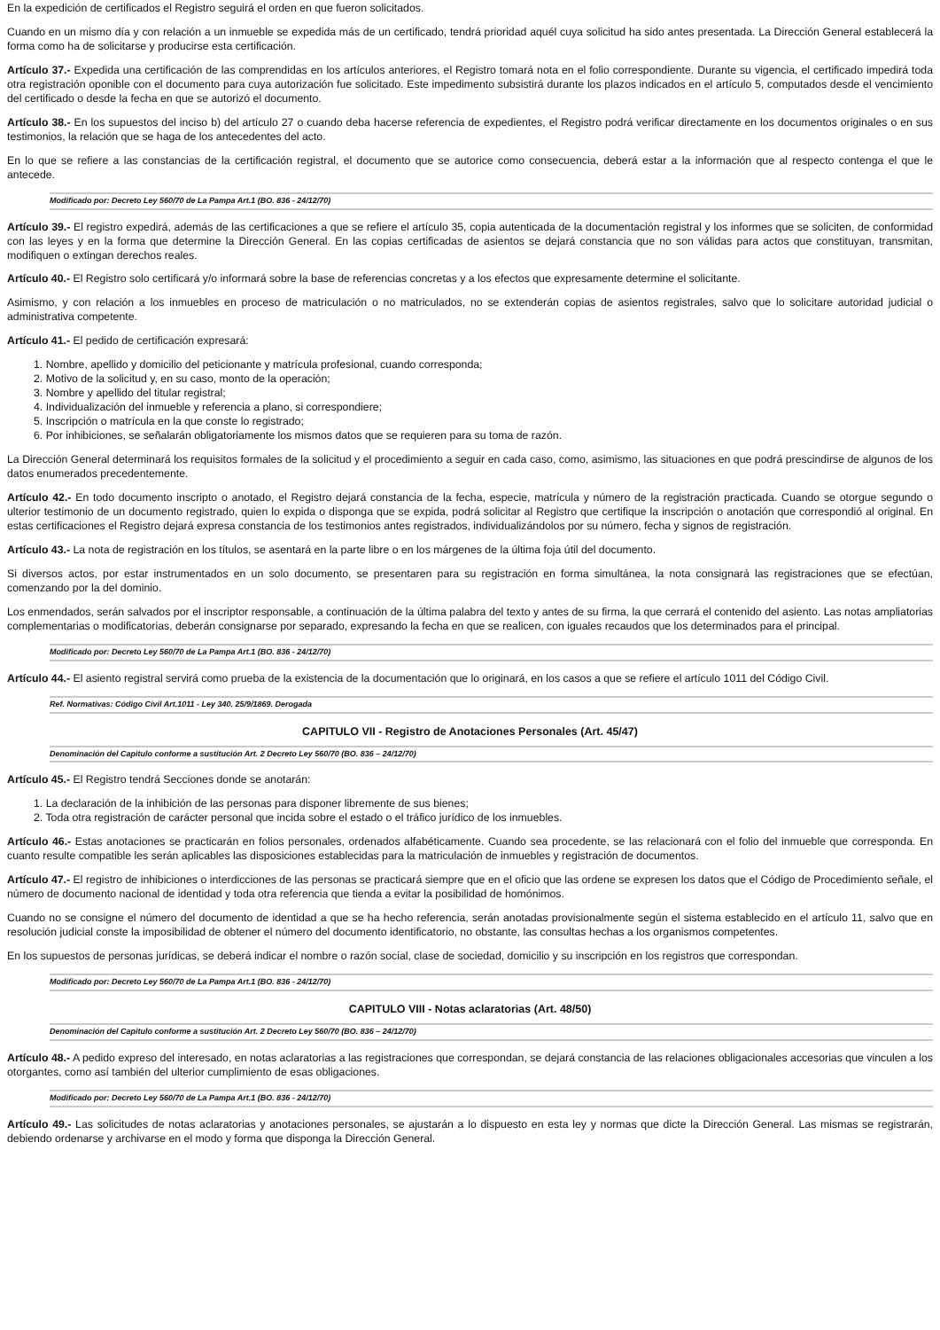En la expedición de certificados el Registro seguirá el orden en que fueron solicitados.
Cuando en un mismo día y con relación a un inmueble se expedida más de un certificado, tendrá prioridad aquél cuya solicitud ha sido antes presentada. La Dirección General establecerá la forma como ha de solicitarse y producirse esta certificación.
Artículo 37.- Expedida una certificación de las comprendidas en los artículos anteriores, el Registro tomará nota en el folio correspondiente. Durante su vigencia, el certificado impedirá toda otra registración oponible con el documento para cuya autorización fue solicitado. Este impedimento subsistirá durante los plazos indicados en el artículo 5, computados desde el vencimiento del certificado o desde la fecha en que se autorizó el documento.
Artículo 38.- En los supuestos del inciso b) del artículo 27 o cuando deba hacerse referencia de expedientes, el Registro podrá verificar directamente en los documentos originales o en sus testimonios, la relación que se haga de los antecedentes del acto.
En lo que se refiere a las constancias de la certificación registral, el documento que se autorice como consecuencia, deberá estar a la información que al respecto contenga el que le antecede.
Modificado por: Decreto Ley 560/70 de La Pampa Art.1 (BO. 836 - 24/12/70)
Artículo 39.- El registro expedirá, además de las certificaciones a que se refiere el artículo 35, copia autenticada de la documentación registral y los informes que se soliciten, de conformidad con las leyes y en la forma que determine la Dirección General. En las copias certificadas de asientos se dejará constancia que no son válidas para actos que constituyan, transmitan, modifiquen o extingan derechos reales.
Artículo 40.- El Registro solo certificará y/o informará sobre la base de referencias concretas y a los efectos que expresamente determine el solicitante.
Asimismo, y con relación a los inmuebles en proceso de matriculación o no matriculados, no se extenderán copias de asientos registrales, salvo que lo solicitare autoridad judicial o administrativa competente.
Artículo 41.- El pedido de certificación expresará:
1. Nombre, apellido y domicilio del peticionante y matrícula profesional, cuando corresponda;
2. Motivo de la solicitud y, en su caso, monto de la operación;
3. Nombre y apellido del titular registral;
4. Individualización del inmueble y referencia a plano, si correspondiere;
5. Inscripción o matrícula en la que conste lo registrado;
6. Por inhibiciones, se señalarán obligatoriamente los mismos datos que se requieren para su toma de razón.
La Dirección General determinará los requisitos formales de la solicitud y el procedimiento a seguir en cada caso, como, asimismo, las situaciones en que podrá prescindirse de algunos de los datos enumerados precedentemente.
Artículo 42.- En todo documento inscripto o anotado, el Registro dejará constancia de la fecha, especie, matrícula y número de la registración practicada. Cuando se otorgue segundo o ulterior testimonio de un documento registrado, quien lo expida o disponga que se expida, podrá solicitar al Registro que certifique la inscripción o anotación que correspondió al original. En estas certificaciones el Registro dejará expresa constancia de los testimonios antes registrados, individualizándolos por su número, fecha y signos de registración.
Artículo 43.- La nota de registración en los títulos, se asentará en la parte libre o en los márgenes de la última foja útil del documento.
Si diversos actos, por estar instrumentados en un solo documento, se presentaren para su registración en forma simultánea, la nota consignará las registraciones que se efectúan, comenzando por la del dominio.
Los enmendados, serán salvados por el inscriptor responsable, a continuación de la última palabra del texto y antes de su firma, la que cerrará el contenido del asiento. Las notas ampliatorias complementarias o modificatorias, deberán consignarse por separado, expresando la fecha en que se realicen, con iguales recaudos que los determinados para el principal.
Modificado por: Decreto Ley 560/70 de La Pampa Art.1 (BO. 836 - 24/12/70)
Artículo 44.- El asiento registral servirá como prueba de la existencia de la documentación que lo originará, en los casos a que se refiere el artículo 1011 del Código Civil.
Ref. Normativas: Código Civil Art.1011 - Ley 340. 25/9/1869. Derogada
CAPITULO VII - Registro de Anotaciones Personales (Art. 45/47)
Denominación del Capitulo conforme a sustitución Art. 2 Decreto Ley 560/70 (BO. 836 – 24/12/70)
Artículo 45.- El Registro tendrá Secciones donde se anotarán:
1. La declaración de la inhibición de las personas para disponer libremente de sus bienes;
2. Toda otra registración de carácter personal que incida sobre el estado o el tráfico jurídico de los inmuebles.
Artículo 46.- Estas anotaciones se practicarán en folios personales, ordenados alfabéticamente. Cuando sea procedente, se las relacionará con el folio del inmueble que corresponda. En cuanto resulte compatible les serán aplicables las disposiciones establecidas para la matriculación de inmuebles y registración de documentos.
Artículo 47.- El registro de inhibiciones o interdicciones de las personas se practicará siempre que en el oficio que las ordene se expresen los datos que el Código de Procedimiento señale, el número de documento nacional de identidad y toda otra referencia que tienda a evitar la posibilidad de homónimos.
Cuando no se consigne el número del documento de identidad a que se ha hecho referencia, serán anotadas provisionalmente según el sistema establecido en el artículo 11, salvo que en resolución judicial conste la imposibilidad de obtener el número del documento identificatorio, no obstante, las consultas hechas a los organismos competentes.
En los supuestos de personas jurídicas, se deberá indicar el nombre o razón social, clase de sociedad, domicilio y su inscripción en los registros que correspondan.
Modificado por: Decreto Ley 560/70 de La Pampa Art.1 (BO. 836 - 24/12/70)
CAPITULO VIII - Notas aclaratorias (Art. 48/50)
Denominación del Capitulo conforme a sustitución Art. 2 Decreto Ley 560/70 (BO. 836 – 24/12/70)
Artículo 48.- A pedido expreso del interesado, en notas aclaratorias a las registraciones que correspondan, se dejará constancia de las relaciones obligacionales accesorias que vinculen a los otorgantes, como así también del ulterior cumplimiento de esas obligaciones.
Modificado por: Decreto Ley 560/70 de La Pampa Art.1 (BO. 836 - 24/12/70)
Artículo 49.- Las solicitudes de notas aclaratorias y anotaciones personales, se ajustarán a lo dispuesto en esta ley y normas que dicte la Dirección General. Las mismas se registrarán, debiendo ordenarse y archivarse en el modo y forma que disponga la Dirección General.